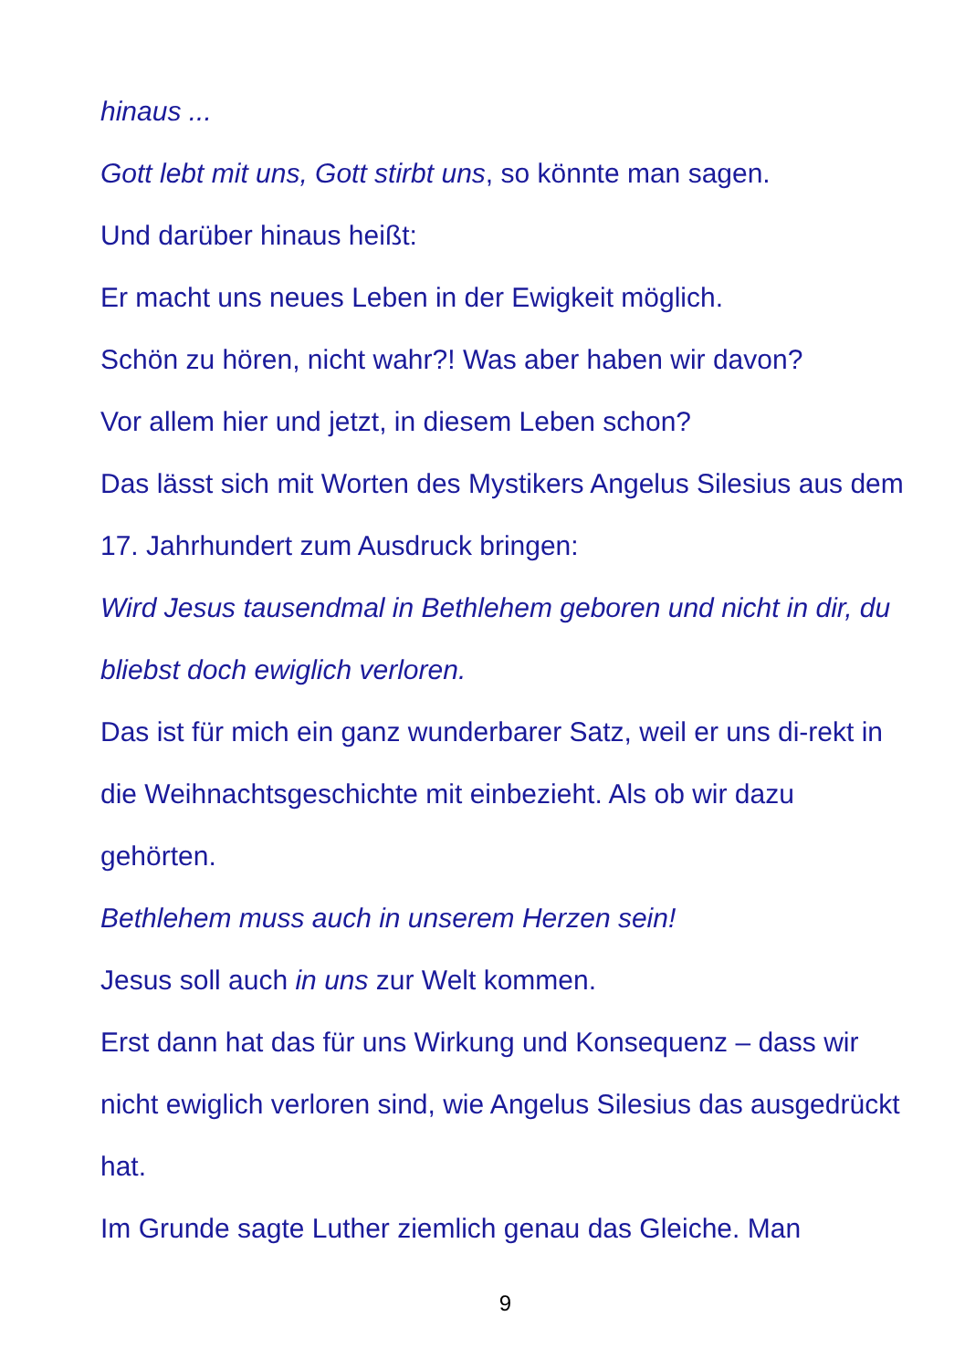hinaus ...
Gott lebt mit uns, Gott stirbt uns, so könnte man sagen.
Und darüber hinaus heißt:
Er macht uns neues Leben in der Ewigkeit möglich.
Schön zu hören, nicht wahr?! Was aber haben wir davon?
Vor allem hier und jetzt, in diesem Leben schon?
Das lässt sich mit Worten des Mystikers Angelus Silesius aus dem 17. Jahrhundert zum Ausdruck bringen:
Wird Jesus tausendmal in Bethlehem geboren und nicht in dir, du bliebst doch ewiglich verloren.
Das ist für mich ein ganz wunderbarer Satz, weil er uns di-rekt in die Weihnachtsgeschichte mit einbezieht. Als ob wir dazu gehörten.
Bethlehem muss auch in unserem Herzen sein!
Jesus soll auch in uns zur Welt kommen.
Erst dann hat das für uns Wirkung und Konsequenz – dass wir nicht ewiglich verloren sind, wie Angelus Silesius das ausgedrückt hat.
Im Grunde sagte Luther ziemlich genau das Gleiche. Man
9